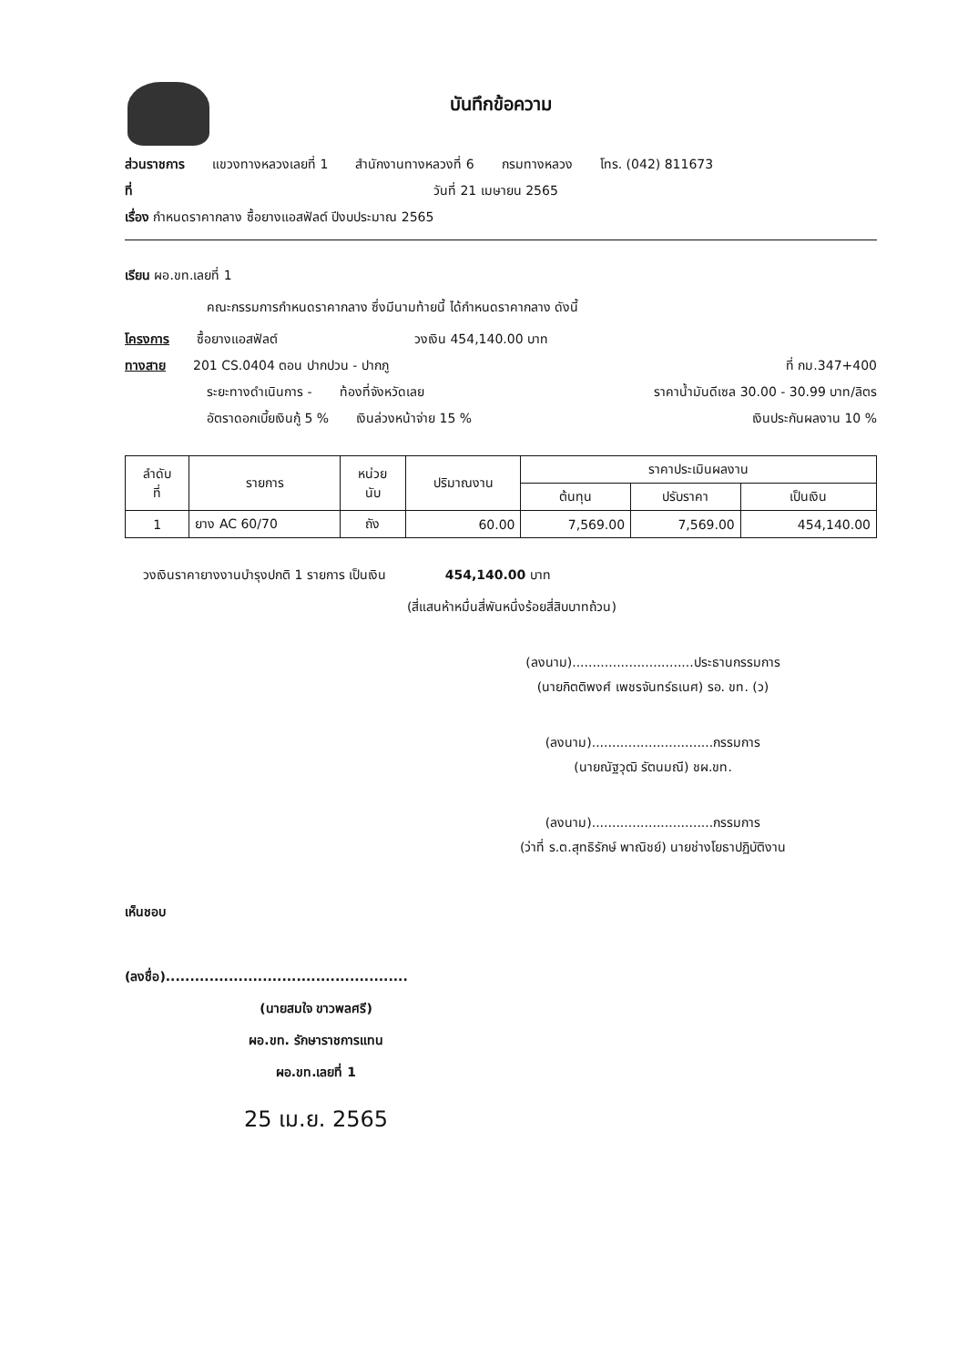บันทึกข้อความ
ส่วนราชการ แขวงทางหลวงเลยที่ 1 สำนักงานทางหลวงที่ 6 กรมทางหลวง โทร. (042) 811673
ที่ วันที่ 21 เมษายน 2565
เรื่อง กำหนดราคากลาง ซื้อยางแอสฟัลต์ ปีงบประมาณ 2565
เรียน ผอ.ขท.เลยที่ 1
คณะกรรมการกำหนดราคากลาง ซึ่งมีนามท้ายนี้ ได้กำหนดราคากลาง ดังนี้
โครงการ ซื้อยางแอสฟัลต์ วงเงิน 454,140.00 บาท
ทางสาย 201 CS.0404 ตอน ปากปวน - ปากภู ที่ กม.347+400
ระยะทางดำเนินการ - ท้องที่จังหวัดเลย ราคาน้ำมันดีเซล 30.00 - 30.99 บาท/ลิตร
อัตราดอกเบี้ยเงินกู้ 5 % เงินล่วงหน้าจ่าย 15 % เงินประกันผลงาน 10 %
| ลำดับ ที่ | รายการ | หน่วย นับ | ปริมาณงาน | ราคาประเมินผลงาน | | |
| --- | --- | --- | --- | --- | --- | --- |
| | | | | ต้นทุน | ปรับราคา | เป็นเงิน |
| 1 | ยาง AC 60/70 | ถัง | 60.00 | 7,569.00 | 7,569.00 | 454,140.00 |
วงเงินราคายางงานบำรุงปกติ 1 รายการ เป็นเงิน 454,140.00 บาท
(สี่แสนห้าหมื่นสี่พันหนึ่งร้อยสี่สิบบาทถ้วน)
(ลงนาม)..............................ประธานกรรมการ
(นายกิตติพงศ์ เพชรจันทร์ธเนศ) รอ. ขท. (ว)
(ลงนาม)..............................กรรมการ
(นายณัฐวุฒิ รัตนมณี) ชผ.ขท.
(ลงนาม)..............................กรรมการ
(ว่าที่ ร.ต.สุทธิรักษ์ พาณิชย์) นายช่างโยธาปฏิบัติงาน
เห็นชอบ
(ลงชื่อ)..................................................
(นายสมใจ ขาวพลศรี)
ผอ.ขท. รักษาราชการแทน
ผอ.ขท.เลยที่ 1
25 เม.ย. 2565